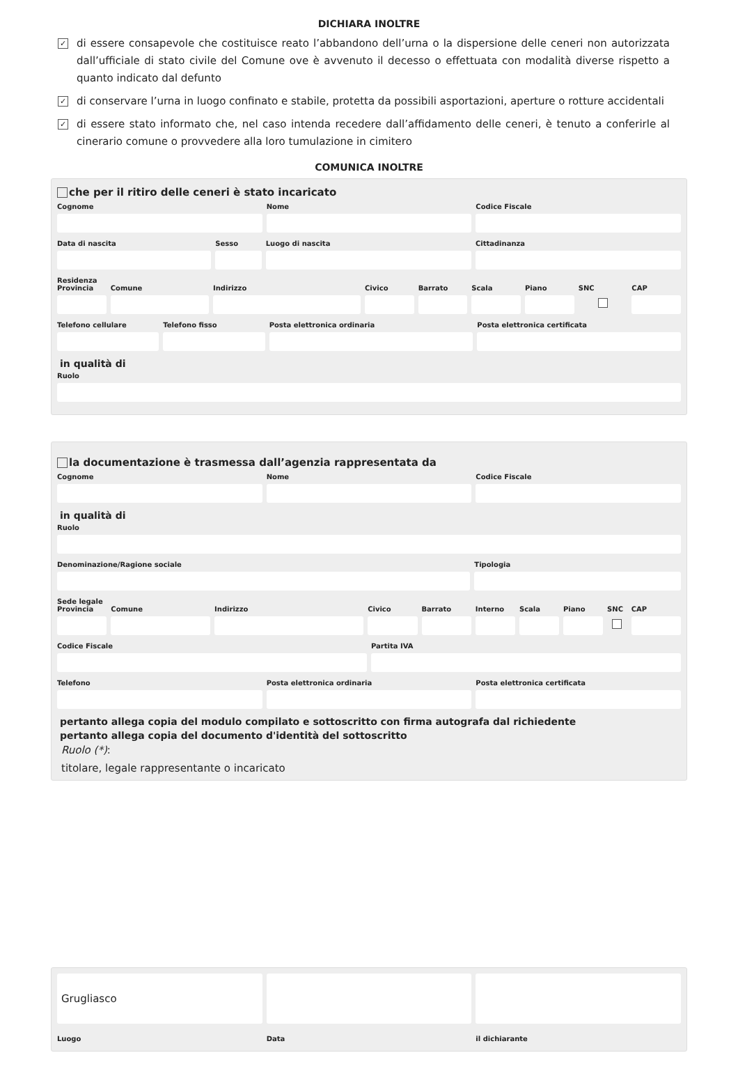DICHIARA INOLTRE
✓ di essere consapevole che costituisce reato l’abbandono dell’urna o la dispersione delle ceneri non autorizzata dall’ufficiale di stato civile del Comune ove è avvenuto il decesso o effettuata con modalità diverse rispetto a quanto indicato dal defunto
✓ di conservare l’urna in luogo confinato e stabile, protetta da possibili asportazioni, aperture o rotture accidentali
✓ di essere stato informato che, nel caso intenda recedere dall’affidamento delle ceneri, è tenuto a conferirle al cinerario comune o provvedere alla loro tumulazione in cimitero
COMUNICA INOLTRE
che per il ritiro delle ceneri è stato incaricato
Cognome Nome Codice Fiscale
Data di nascita Sesso Luogo di nascita Cittadinanza
Residenza
Provincia Comune Indirizzo Civico Barrato Scala Piano SNC CAP
Telefono cellulare Telefono fisso Posta elettronica ordinaria Posta elettronica certificata
in qualità di
Ruolo
la documentazione è trasmessa dall’agenzia rappresentata da
Cognome Nome Codice Fiscale
in qualità di
Ruolo
Denominazione/Ragione sociale Tipologia
Sede legale
Provincia Comune Indirizzo Civico Barrato Interno Scala Piano SNC CAP
Codice Fiscale Partita IVA
Telefono Posta elettronica ordinaria Posta elettronica certificata
pertanto allega copia del modulo compilato e sottoscritto con firma autografa dal richiedente
pertanto allega copia del documento d'identità del sottoscritto
Ruolo (*):
titolare, legale rappresentante o incaricato
Grugliasco
Luogo Data il dichiarante